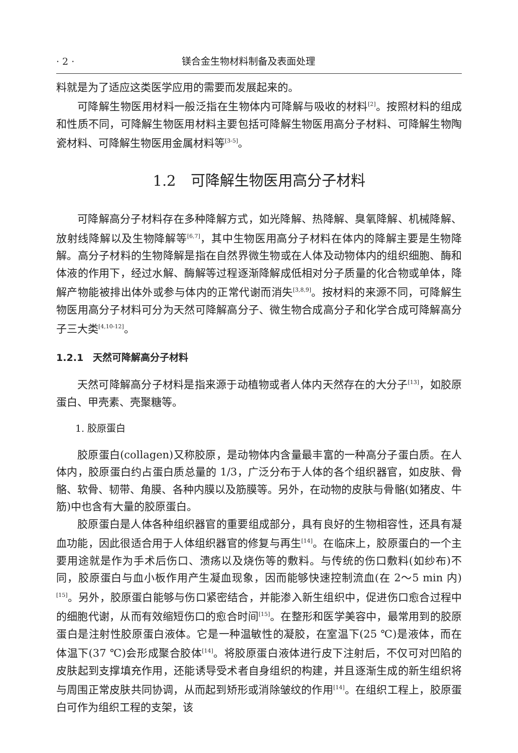· 2 · 镁合金生物材料制备及表面处理
料就是为了适应这类医学应用的需要而发展起来的。
可降解生物医用材料一般泛指在生物体内可降解与吸收的材料<sup>[2]</sup>。按照材料的组成和性质不同，可降解生物医用材料主要包括可降解生物医用高分子材料、可降解生物陶瓷材料、可降解生物医用金属材料等<sup>[3-5]</sup>。
1.2　可降解生物医用高分子材料
可降解高分子材料存在多种降解方式，如光降解、热降解、臭氧降解、机械降解、放射线降解以及生物降解等<sup>[6,7]</sup>，其中生物医用高分子材料在体内的降解主要是生物降解。高分子材料的生物降解是指在自然界微生物或在人体及动物体内的组织细胞、酶和体液的作用下，经过水解、酶解等过程逐渐降解成低相对分子质量的化合物或单体，降解产物能被排出体外或参与体内的正常代谢而消失<sup>[3,8,9]</sup>。按材料的来源不同，可降解生物医用高分子材料可分为天然可降解高分子、微生物合成高分子和化学合成可降解高分子三大类<sup>[4,10-12]</sup>。
1.2.1　天然可降解高分子材料
天然可降解高分子材料是指来源于动植物或者人体内天然存在的大分子<sup>[13]</sup>，如胶原蛋白、甲壳素、壳聚糖等。
1. 胶原蛋白
胶原蛋白(collagen)又称胶原，是动物体内含量最丰富的一种高分子蛋白质。在人体内，胶原蛋白约占蛋白质总量的 1/3，广泛分布于人体的各个组织器官，如皮肤、骨骼、软骨、韧带、角膜、各种内膜以及筋膜等。另外，在动物的皮肤与骨骼(如猪皮、牛筋)中也含有大量的胶原蛋白。
胶原蛋白是人体各种组织器官的重要组成部分，具有良好的生物相容性，还具有凝血功能，因此很适合用于人体组织器官的修复与再生<sup>[14]</sup>。在临床上，胶原蛋白的一个主要用途就是作为手术后伤口、溃疡以及烧伤等的敷料。与传统的伤口敷料(如纱布)不同，胶原蛋白与血小板作用产生凝血现象，因而能够快速控制流血(在 2～5 min 内)<sup>[15]</sup>。另外，胶原蛋白能够与伤口紧密结合，并能渗入新生组织中，促进伤口愈合过程中的细胞代谢，从而有效缩短伤口的愈合时间<sup>[15]</sup>。在整形和医学美容中，最常用到的胶原蛋白是注射性胶原蛋白液体。它是一种温敏性的凝胶，在室温下(25 ℃)是液体，而在体温下(37 ℃)会形成聚合胶体<sup>[14]</sup>。将胶原蛋白液体进行皮下注射后，不仅可对凹陷的皮肤起到支撑填充作用，还能诱导受术者自身组织的构建，并且逐渐生成的新生组织将与周围正常皮肤共同协调，从而起到矫形或消除皱纹的作用<sup>[14]</sup>。在组织工程上，胶原蛋白可作为组织工程的支架，该